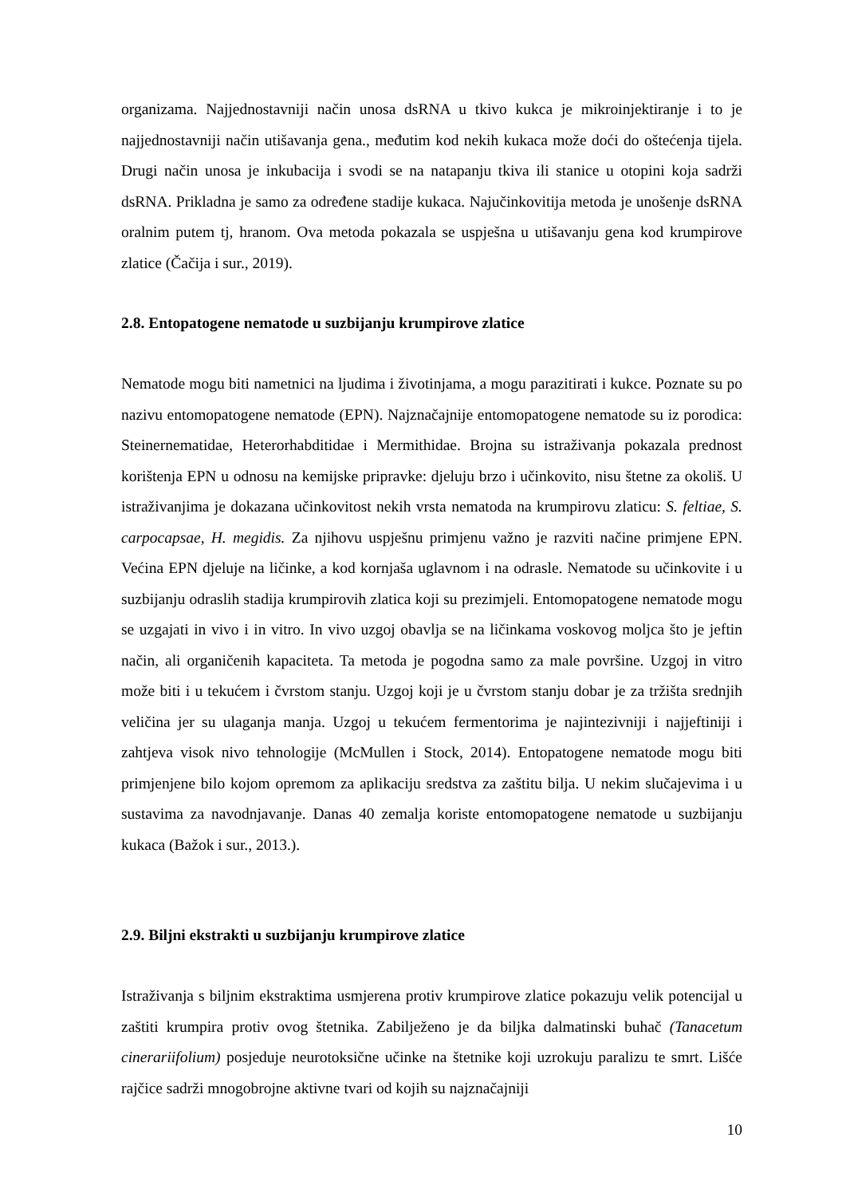organizama. Najjednostavniji način unosa dsRNA u tkivo kukca je mikroinjektiranje i to je najjednostavniji način utišavanja gena., međutim kod nekih kukaca može doći do oštećenja tijela. Drugi način unosa je inkubacija i svodi se na natapanju tkiva ili stanice u otopini koja sadrži dsRNA. Prikladna je samo za određene stadije kukaca. Najučinkovitija metoda je unošenje dsRNA oralnim putem tj, hranom. Ova metoda pokazala se uspješna u utišavanju gena kod krumpirove zlatice (Čačija i sur., 2019).
2.8. Entopatogene nematode u suzbijanju krumpirove zlatice
Nematode mogu biti nametnici na ljudima i životinjama, a mogu parazitirati i kukce. Poznate su po nazivu entomopatogene nematode (EPN). Najznačajnije entomopatogene nematode su iz porodica: Steinernematidae, Heterorhabditidae i Mermithidae. Brojna su istraživanja pokazala prednost korištenja EPN u odnosu na kemijske pripravke: djeluju brzo i učinkovito, nisu štetne za okoliš. U istraživanjima je dokazana učinkovitost nekih vrsta nematoda na krumpirovu zlaticu: S. feltiae, S. carpocapsae, H. megidis. Za njihovu uspješnu primjenu važno je razviti načine primjene EPN. Većina EPN djeluje na ličinke, a kod kornjaša uglavnom i na odrasle. Nematode su učinkovite i u suzbijanju odraslih stadija krumpirovih zlatica koji su prezimjeli. Entomopatogene nematode mogu se uzgajati in vivo i in vitro. In vivo uzgoj obavlja se na ličinkama voskovog moljca što je jeftin način, ali organičenih kapaciteta. Ta metoda je pogodna samo za male površine. Uzgoj in vitro može biti i u tekućem i čvrstom stanju. Uzgoj koji je u čvrstom stanju dobar je za tržišta srednjih veličina jer su ulaganja manja. Uzgoj u tekućem fermentorima je najintezivniji i najjeftiniji i zahtjeva visok nivo tehnologije (McMullen i Stock, 2014). Entopatogene nematode mogu biti primjenjene bilo kojom opremom za aplikaciju sredstva za zaštitu bilja. U nekim slučajevima i u sustavima za navodnjavanje. Danas 40 zemalja koriste entomopatogene nematode u suzbijanju kukaca (Bažok i sur., 2013.).
2.9. Biljni ekstrakti u suzbijanju krumpirove zlatice
Istraživanja s biljnim ekstraktima usmjerena protiv krumpirove zlatice pokazuju velik potencijal u zaštiti krumpira protiv ovog štetnika. Zabilježeno je da biljka dalmatinski buhač (Tanacetum cinerariifolium) posjeduje neurotoksične učinke na štetnike koji uzrokuju paralizu te smrt. Lišće rajčice sadrži mnogobrojne aktivne tvari od kojih su najznačajniji
10